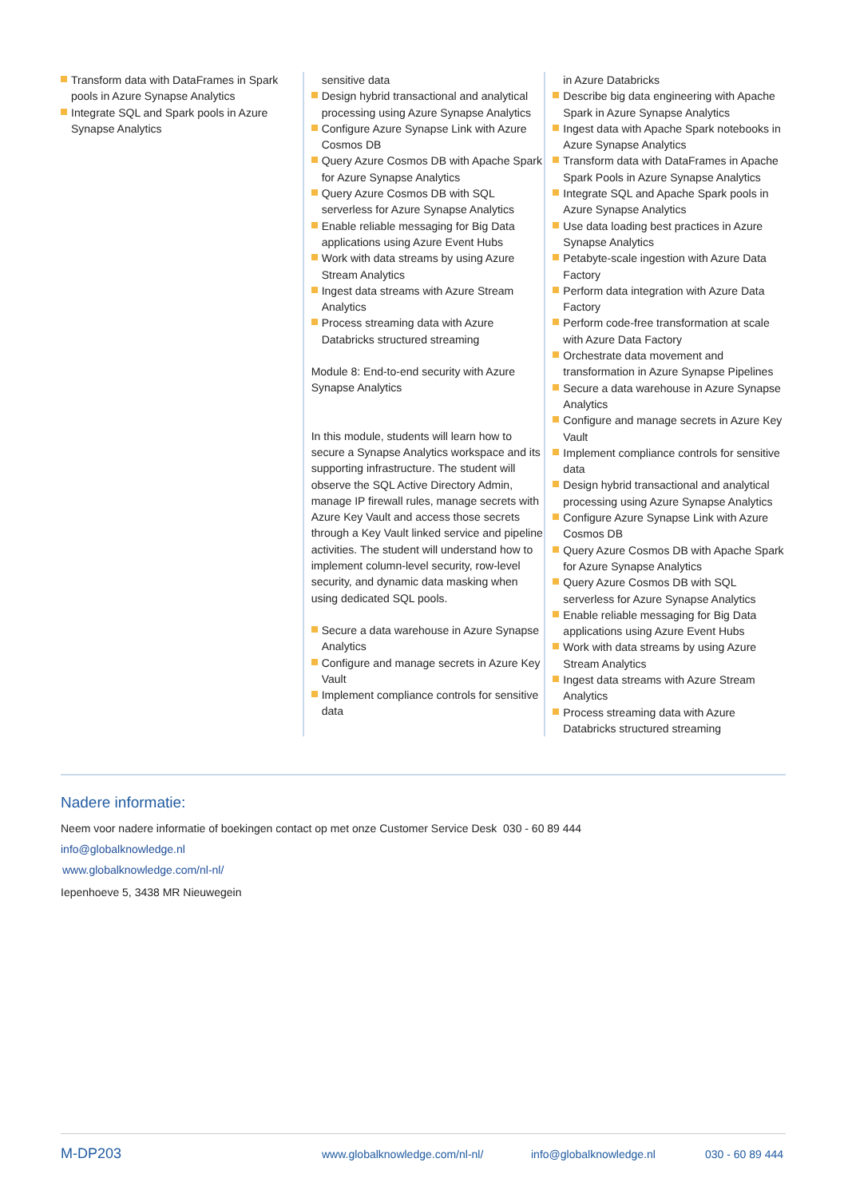Transform data with DataFrames in Spark pools in Azure Synapse Analytics
Integrate SQL and Spark pools in Azure Synapse Analytics
sensitive data
Design hybrid transactional and analytical processing using Azure Synapse Analytics
Configure Azure Synapse Link with Azure Cosmos DB
Query Azure Cosmos DB with Apache Spark for Azure Synapse Analytics
Query Azure Cosmos DB with SQL serverless for Azure Synapse Analytics
Enable reliable messaging for Big Data applications using Azure Event Hubs
Work with data streams by using Azure Stream Analytics
Ingest data streams with Azure Stream Analytics
Process streaming data with Azure Databricks structured streaming
Module 8: End-to-end security with Azure Synapse Analytics
In this module, students will learn how to secure a Synapse Analytics workspace and its supporting infrastructure. The student will observe the SQL Active Directory Admin, manage IP firewall rules, manage secrets with Azure Key Vault and access those secrets through a Key Vault linked service and pipeline activities. The student will understand how to implement column-level security, row-level security, and dynamic data masking when using dedicated SQL pools.
Secure a data warehouse in Azure Synapse Analytics
Configure and manage secrets in Azure Key Vault
Implement compliance controls for sensitive data
in Azure Databricks
Describe big data engineering with Apache Spark in Azure Synapse Analytics
Ingest data with Apache Spark notebooks in Azure Synapse Analytics
Transform data with DataFrames in Apache Spark Pools in Azure Synapse Analytics
Integrate SQL and Apache Spark pools in Azure Synapse Analytics
Use data loading best practices in Azure Synapse Analytics
Petabyte-scale ingestion with Azure Data Factory
Perform data integration with Azure Data Factory
Perform code-free transformation at scale with Azure Data Factory
Orchestrate data movement and transformation in Azure Synapse Pipelines
Secure a data warehouse in Azure Synapse Analytics
Configure and manage secrets in Azure Key Vault
Implement compliance controls for sensitive data
Design hybrid transactional and analytical processing using Azure Synapse Analytics
Configure Azure Synapse Link with Azure Cosmos DB
Query Azure Cosmos DB with Apache Spark for Azure Synapse Analytics
Query Azure Cosmos DB with SQL serverless for Azure Synapse Analytics
Enable reliable messaging for Big Data applications using Azure Event Hubs
Work with data streams by using Azure Stream Analytics
Ingest data streams with Azure Stream Analytics
Process streaming data with Azure Databricks structured streaming
Nadere informatie:
Neem voor nadere informatie of boekingen contact op met onze Customer Service Desk 030 - 60 89 444
info@globalknowledge.nl
www.globalknowledge.com/nl-nl/
Iepenhoeve 5, 3438 MR Nieuwegein
M-DP203 www.globalknowledge.com/nl-nl/ info@globalknowledge.nl 030 - 60 89 444